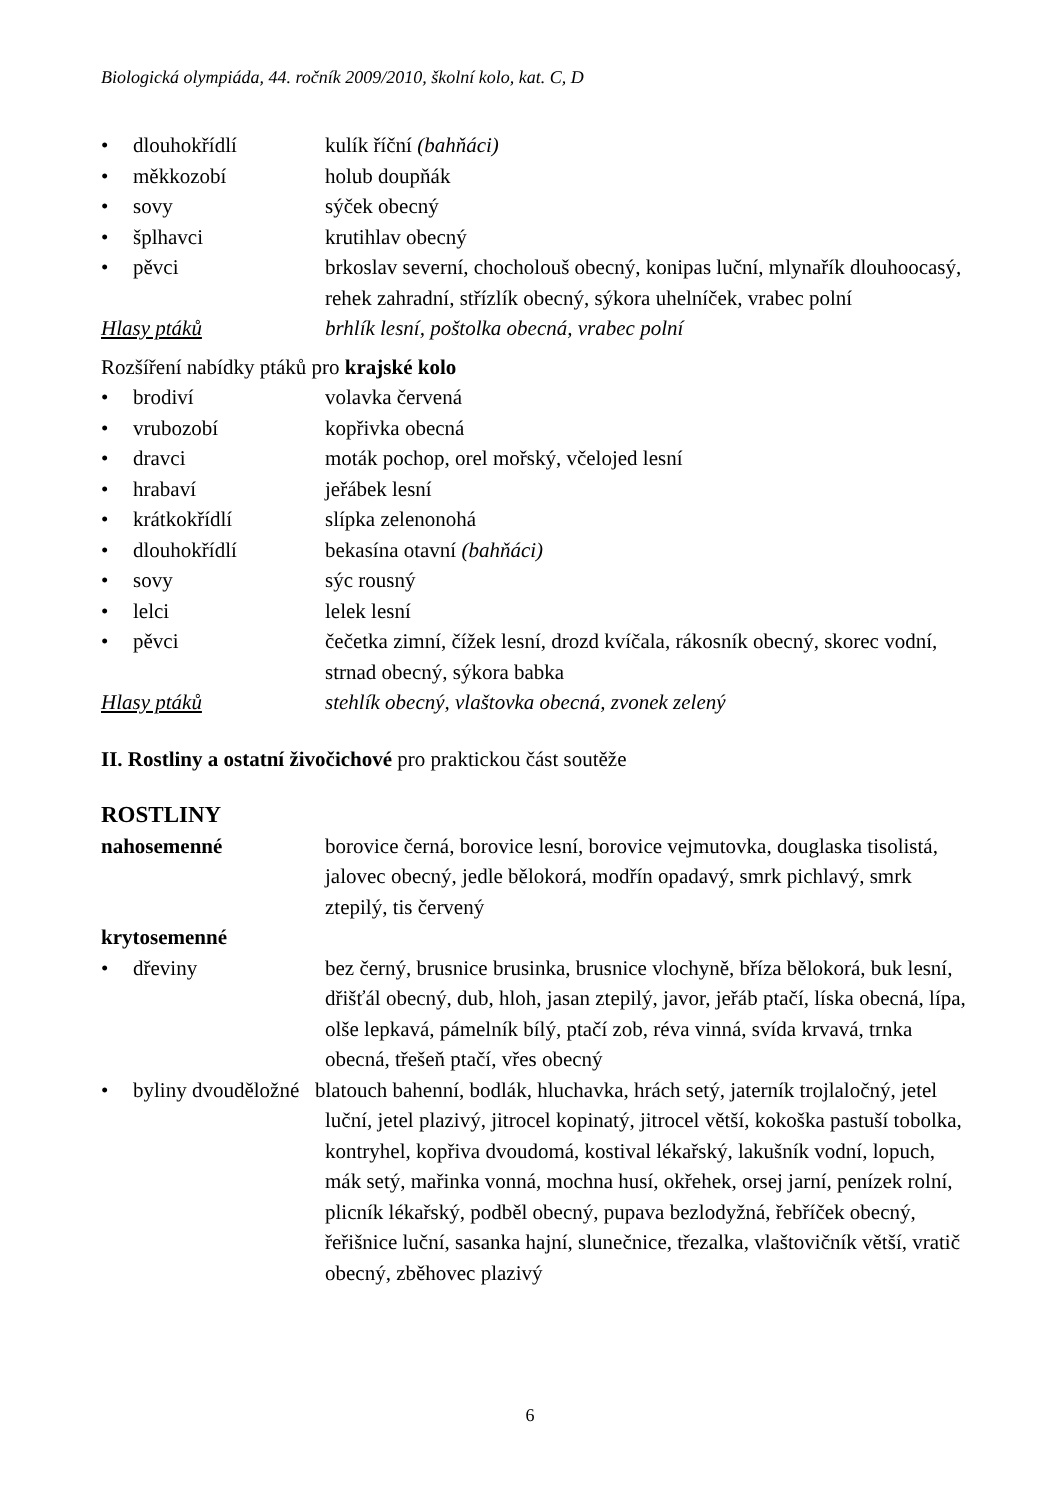Biologická olympiáda, 44. ročník 2009/2010, školní kolo, kat. C, D
• dlouhokřídlí kulík říční (bahňáci)
• měkkozobí holub doupňák
• sovy sýček obecný
• šplhavci krutihlav obecný
• pěvci brkoslav severní, chocholouš obecný, konipas luční, mlynařík dlouhoocasý, rehek zahradní, střízlík obecný, sýkora uhelníček, vrabec polní
Hlasy ptáků brhlík lesní, poštolka obecná, vrabec polní
Rozšíření nabídky ptáků pro krajské kolo
• brodiví volavka červená
• vrubozobí kopřivka obecná
• dravci moták pochop, orel mořský, včelojed lesní
• hrabaví jeřábek lesní
• krátkokřídlí slípka zelenonohá
• dlouhokřídlí bekasína otavní (bahňáci)
• sovy sýc rousný
• lelci lelek lesní
• pěvci čečetka zimní, čížek lesní, drozd kvíčala, rákosník obecný, skorec vodní, strnad obecný, sýkora babka
Hlasy ptáků stehlík obecný, vlaštovka obecná, zvonek zelený
II. Rostliny a ostatní živočichové pro praktickou část soutěže
ROSTLINY
nahosemenné borovice černá, borovice lesní, borovice vejmutovka, douglaska tisolistá, jalovec obecný, jedle bělokorá, modřín opadavý, smrk pichlavý, smrk ztepilý, tis červený
krytosemenné
• dřeviny bez černý, brusnice brusinka, brusnice vlochyně, bříza bělokorá, buk lesní, dřišťál obecný, dub, hloh, jasan ztepilý, javor, jeřáb ptačí, líska obecná, lípa, olše lepkavá, pámelník bílý, ptačí zob, réva vinná, svída krvavá, trnka obecná, třešeň ptačí, vřes obecný
• byliny dvouděložné blatouch bahenní, bodlák, hluchavka, hrách setý, jaterník trojlaločný, jetel luční, jetel plazivý, jitrocel kopinatý, jitrocel větší, kokoška pastuší tobolka, kontryhel, kopřiva dvoudomá, kostival lékařský, lakušník vodní, lopuch, mák setý, mařinka vonná, mochna husí, okřehek, orsej jarní, penízek rolní, plicník lékařský, podběl obecný, pupava bezlodyžná, řebříček obecný, řeřišnice luční, sasanka hajní, slunečnice, třezalka, vlaštovičník větší, vratič obecný, zběhovec plazivý
6